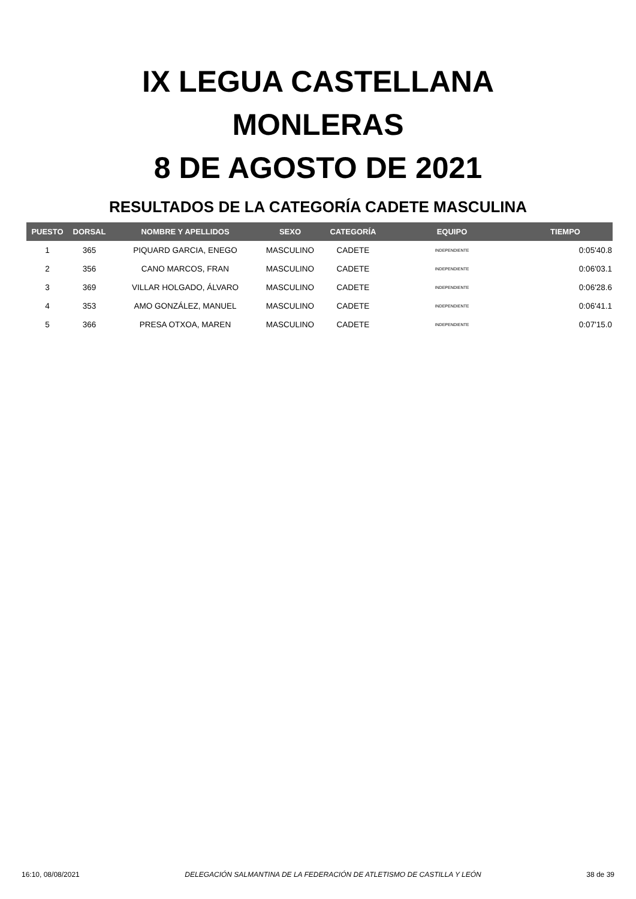IX LEGUA CASTELLANA
MONLERAS
8 DE AGOSTO DE 2021
RESULTADOS DE LA CATEGORÍA CADETE MASCULINA
| PUESTO | DORSAL | NOMBRE Y APELLIDOS | SEXO | CATEGORÍA | EQUIPO | TIEMPO |
| --- | --- | --- | --- | --- | --- | --- |
| 1 | 365 | PIQUARD GARCIA, ENEGO | MASCULINO | CADETE | INDEPENDIENTE | 0:05'40.8 |
| 2 | 356 | CANO MARCOS, FRAN | MASCULINO | CADETE | INDEPENDIENTE | 0:06'03.1 |
| 3 | 369 | VILLAR HOLGADO, ÁLVARO | MASCULINO | CADETE | INDEPENDIENTE | 0:06'28.6 |
| 4 | 353 | AMO GONZÁLEZ, MANUEL | MASCULINO | CADETE | INDEPENDIENTE | 0:06'41.1 |
| 5 | 366 | PRESA OTXOA, MAREN | MASCULINO | CADETE | INDEPENDIENTE | 0:07'15.0 |
16:10, 08/08/2021 DELEGACIÓN SALMANTINA DE LA FEDERACIÓN DE ATLETISMO DE CASTILLA Y LEÓN 38 de 39